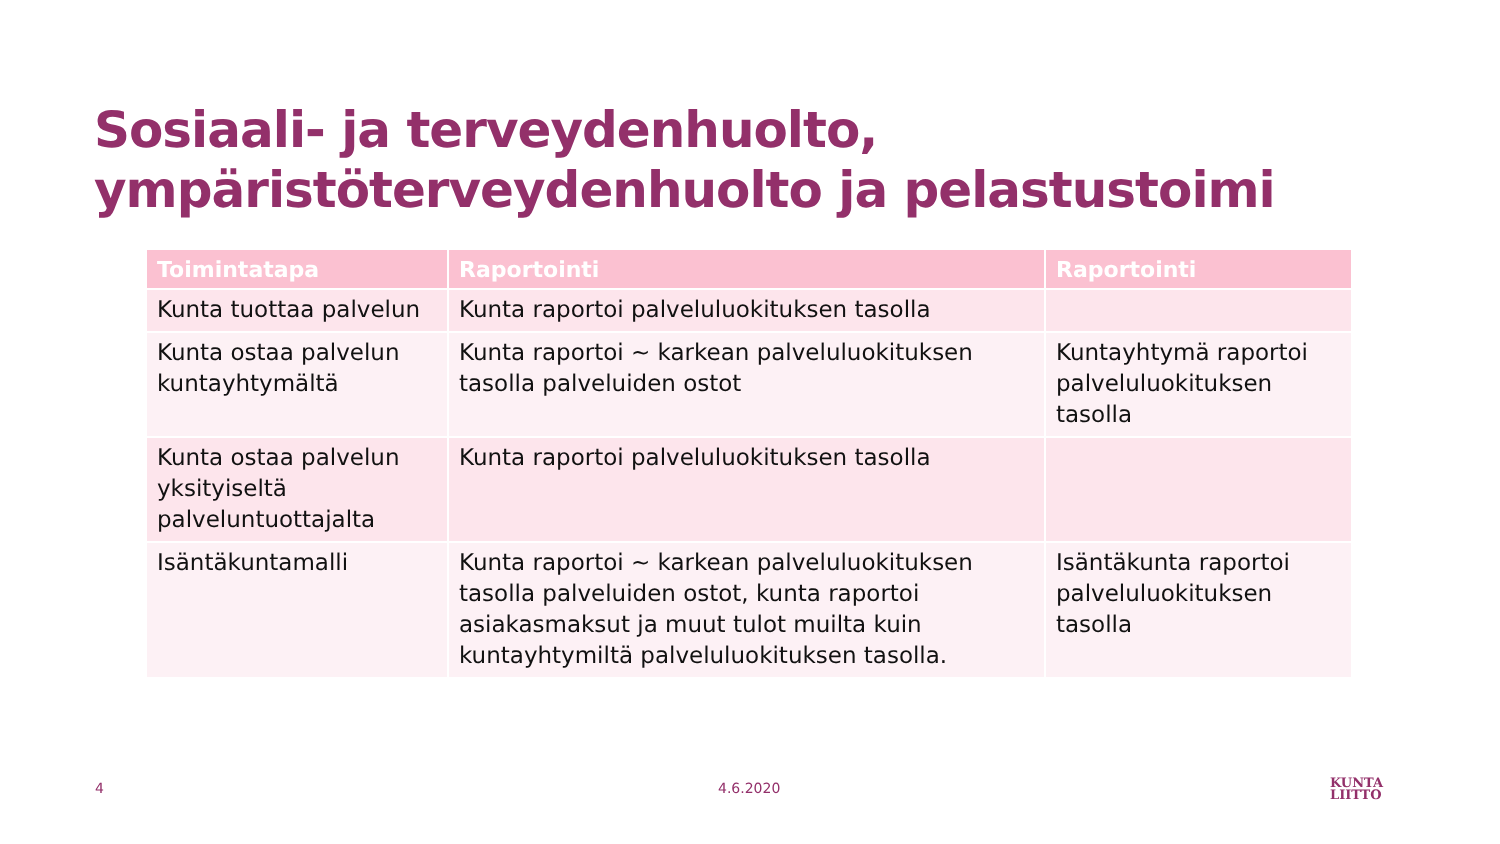Sosiaali- ja terveydenhuolto,
ympäristöterveydenhuolto ja pelastustoimi
| Toimintatapa | Raportointi | Raportointi |
| --- | --- | --- |
| Kunta tuottaa palvelun | Kunta raportoi palveluluokituksen tasolla | |
| Kunta ostaa palvelun kuntayhtymältä | Kunta raportoi ~ karkean palveluluokituksen tasolla palveluiden ostot | Kuntayhtymä raportoi palveluluokituksen tasolla |
| Kunta ostaa palvelun yksityiseltä palveluntuottajalta | Kunta raportoi palveluluokituksen tasolla | |
| Isäntäkuntamalli | Kunta raportoi ~ karkean palveluluokituksen tasolla palveluiden ostot, kunta raportoi asiakasmaksut ja muut tulot muilta kuin kuntayhtymiltä palveluluokituksen tasolla. | Isäntäkunta raportoi palveluluokituksen tasolla |
4 4.6.2020
KUNTA
LIITTO